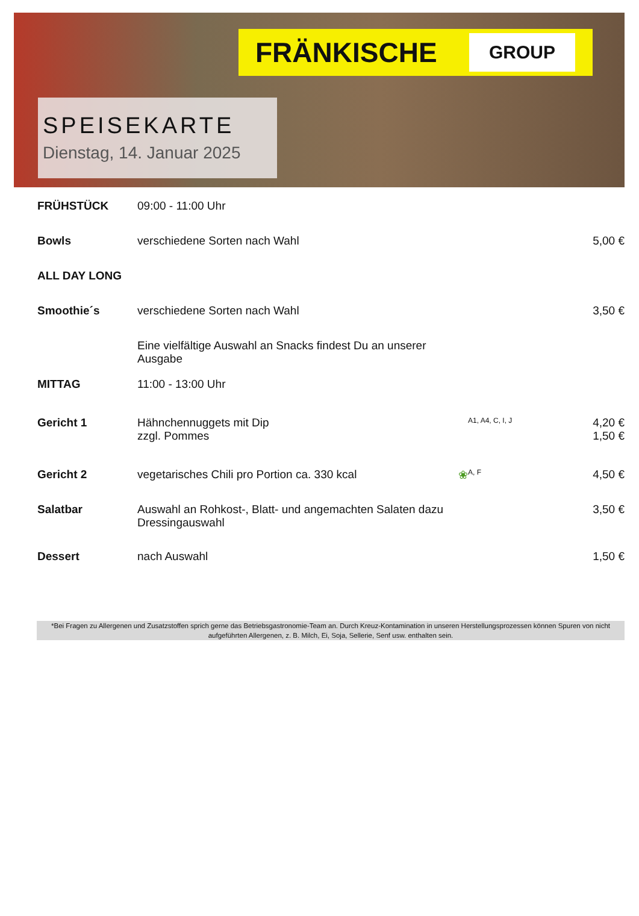FRÄNKISCHE
GROUP
SPEISEKARTE
Dienstag, 14. Januar 2025
| FRÜHSTÜCK | 09:00 - 11:00 Uhr | | |
| Bowls | verschiedene Sorten nach Wahl | | 5,00 € |
| ALL DAY LONG | | | |
| Smoothie´s | verschiedene Sorten nach Wahl | | 3,50 € |
| | Eine vielfältige Auswahl an Snacks findest Du an unserer Ausgabe | | |
| MITTAG | 11:00 - 13:00 Uhr | | |
| Gericht 1 | Hähnchennuggets mit Dip zzgl. Pommes | A1, A4, C, I, J | 4,20 € 1,50 € |
| Gericht 2 | vegetarisches Chili pro Portion ca. 330 kcal ❀ | A, F | 4,50 € |
| Salatbar | Auswahl an Rohkost-, Blatt- und angemachten Salaten dazu Dressingauswahl | | 3,50 € |
| Dessert | nach Auswahl | | 1,50 € |
*Bei Fragen zu Allergenen und Zusatzstoffen sprich gerne das Betriebsgastronomie-Team an. Durch Kreuz-Kontamination in unseren Herstellungsprozessen können Spuren von nicht aufgeführten Allergenen, z. B. Milch, Ei, Soja, Sellerie, Senf usw. enthalten sein.